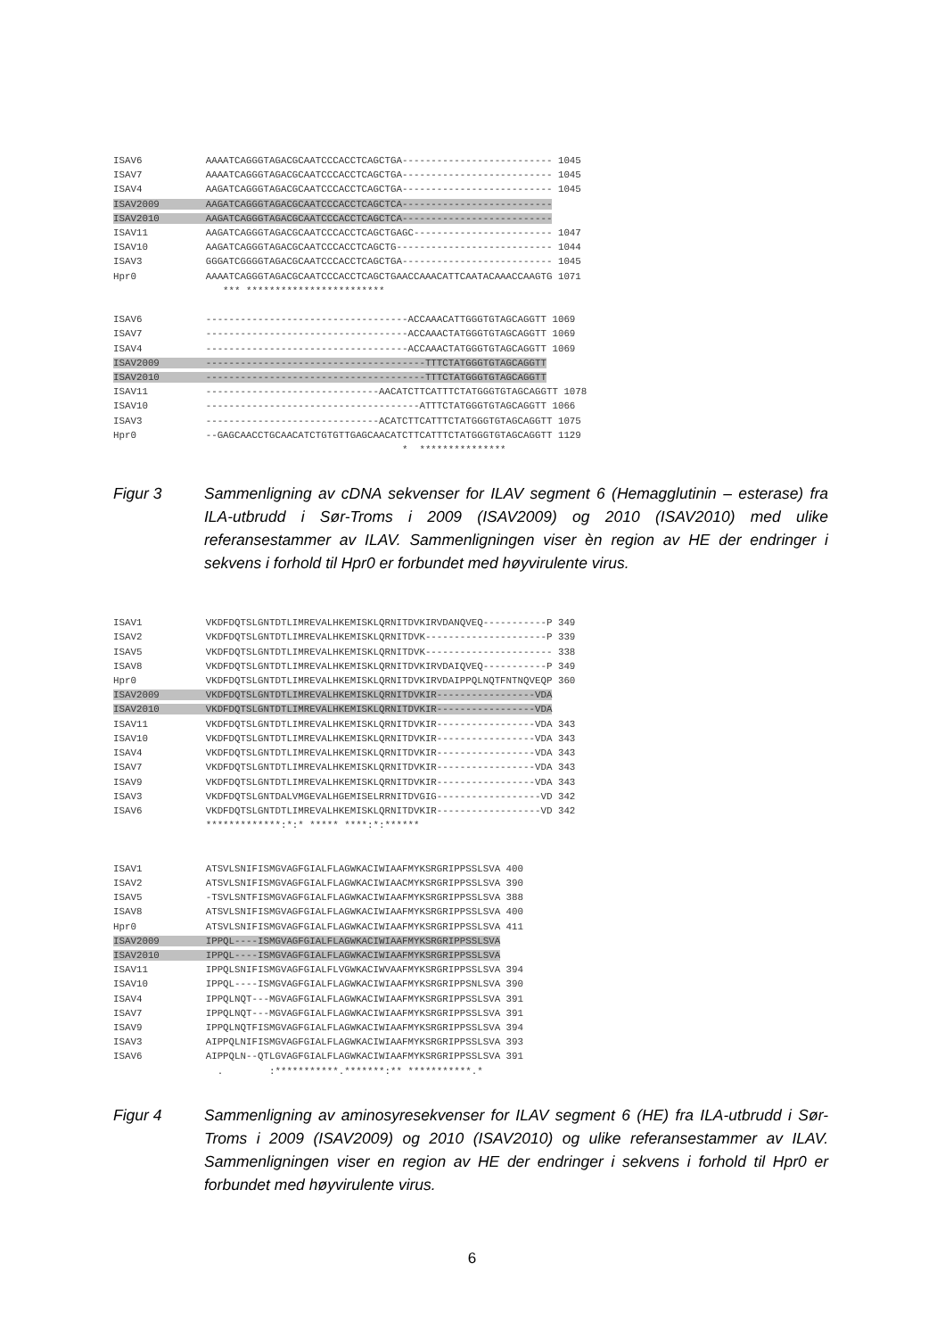ISAV6           AAAATCAGGGTAGACGCAATCCCACCTCAGCTGA-------------------------- 1045
ISAV7           AAAATCAGGGTAGACGCAATCCCACCTCAGCTGA-------------------------- 1045
ISAV4           AAGATCAGGGTAGACGCAATCCCACCTCAGCTGA-------------------------- 1045
ISAV2009        AAGATCAGGGTAGACGCAATCCCACCTCAGCTCA--------------------------
ISAV2010        AAGATCAGGGTAGACGCAATCCCACCTCAGCTCA--------------------------
ISAV11          AAGATCAGGGTAGACGCAATCCCACCTCAGCTGAGC------------------------ 1047
ISAV10          AAGATCAGGGTAGACGCAATCCCACCTCAGCTG--------------------------- 1044
ISAV3           GGGATCGGGGTAGACGCAATCCCACCTCAGCTGA-------------------------- 1045
Hpr0            AAAATCAGGGTAGACGCAATCCCACCTCAGCTGAACCAAACATTCAATACAAACCAAGTG 1071
                   *** ************************

ISAV6           -----------------------------------ACCAAACATTGGGTGTAGCAGGTT 1069
ISAV7           -----------------------------------ACCAAACTATGGGTGTAGCAGGTT 1069
ISAV4           -----------------------------------ACCAAACTATGGGTGTAGCAGGTT 1069
ISAV2009        --------------------------------------TTTCTATGGGTGTAGCAGGTT
ISAV2010        --------------------------------------TTTCTATGGGTGTAGCAGGTT
ISAV11          ------------------------------AACATCTTCATTTCTATGGGTGTAGCAGGTT 1078
ISAV10          -------------------------------------ATTTCTATGGGTGTAGCAGGTT 1066
ISAV3           ------------------------------ACATCTTCATTTCTATGGGTGTAGCAGGTT 1075
Hpr0            --GAGCAACCTGCAACATCTGTGTTGAGCAACATCTTCATTTCTATGGGTGTAGCAGGTT 1129
                                                  *  ***************
Figur 3 Sammenligning av cDNA sekvenser for ILAV segment 6 (Hemagglutinin – esterase) fra ILA-utbrudd i Sør-Troms i 2009 (ISAV2009) og 2010 (ISAV2010) med ulike referansestammer av ILAV. Sammenligningen viser èn region av HE der endringer i sekvens i forhold til Hpr0 er forbundet med høyvirulente virus.
ISAV1           VKDFDQTSLGNTDTLIMREVALHKEMISKLQRNITDVKIRVDANQVEQ-----------P 349
ISAV2           VKDFDQTSLGNTDTLIMREVALHKEMISKLQRNITDVK---------------------P 339
ISAV5           VKDFDQTSLGNTDTLIMREVALHKEMISKLQRNITDVK---------------------- 338
ISAV8           VKDFDQTSLGNTDTLIMREVALHKEMISKLQRNITDVKIRVDAIQVEQ-----------P 349
Hpr0            VKDFDQTSLGNTDTLIMREVALHKEMISKLQRNITDVKIRVDAIPPQLNQTFNTNQVEQP 360
ISAV2009        VKDFDQTSLGNTDTLIMREVALHKEMISKLQRNITDVKIR-----------------VDA
ISAV2010        VKDFDQTSLGNTDTLIMREVALHKEMISKLQRNITDVKIR-----------------VDA
ISAV11          VKDFDQTSLGNTDTLIMREVALHKEMISKLQRNITDVKIR-----------------VDA 343
ISAV10          VKDFDQTSLGNTDTLIMREVALHKEMISKLQRNITDVKIR-----------------VDA 343
ISAV4           VKDFDQTSLGNTDTLIMREVALHKEMISKLQRNITDVKIR-----------------VDA 343
ISAV7           VKDFDQTSLGNTDTLIMREVALHKEMISKLQRNITDVKIR-----------------VDA 343
ISAV9           VKDFDQTSLGNTDTLIMREVALHKEMISKLQRNITDVKIR-----------------VDA 343
ISAV3           VKDFDQTSLGNTDALVMGEVALHGEMISELRRNITDVGIG------------------VD 342
ISAV6           VKDFDQTSLGNTDTLIMREVALHKEMISKLQRNITDVKIR------------------VD 342
                *************:*:* ***** ****:*:******


ISAV1           ATSVLSNIFISMGVAGFGIALFLAGWKACIWIAAFMYKSRGRIPPSSLSVA 400
ISAV2           ATSVLSNIFISMGVAGFGIALFLAGWKACIWIAACMYKSRGRIPPSSLSVA 390
ISAV5           -TSVLSNTFISMGVAGFGIALFLAGWKACIWIAAFMYKSRGRIPPSSLSVA 388
ISAV8           ATSVLSNIFISMGVAGFGIALFLAGWKACIWIAAFMYKSRGRIPPSSLSVA 400
Hpr0            ATSVLSNIFISMGVAGFGIALFLAGWKACIWIAAFMYKSRGRIPPSSLSVA 411
ISAV2009        IPPQL----ISMGVAGFGIALFLAGWKACIWIAAFMYKSRGRIPPSSLSVA
ISAV2010        IPPQL----ISMGVAGFGIALFLAGWKACIWIAAFMYKSRGRIPPSSLSVA
ISAV11          IPPQLSNIFISMGVAGFGIALFLVGWKACIWVAAFMYKSRGRIPPSSLSVA 394
ISAV10          IPPQL----ISMGVAGFGIALFLAGWKACIWIAAFMYKSRGRIPPSNLSVA 390
ISAV4           IPPQLNQT---MGVAGFGIALFLAGWKACIWIAAFMYKSRGRIPPSSLSVA 391
ISAV7           IPPQLNQT---MGVAGFGIALFLAGWKACIWIAAFMYKSRGRIPPSSLSVA 391
ISAV9           IPPQLNQTFISMGVAGFGIALFLAGWKACIWIAAFMYKSRGRIPPSSLSVA 394
ISAV3           AIPPQLNIFISMGVAGFGIALFLAGWKACIWIAAFMYKSRGRIPPSSLSVA 393
ISAV6           AIPPQLN--QTLGVAGFGIALFLAGWKACIWIAAFMYKSRGRIPPSSLSVA 391
                  .        :***********.*******:** ***********.*
Figur 4 Sammenligning av aminosyresekvenser for ILAV segment 6 (HE) fra ILA-utbrudd i Sør-Troms i 2009 (ISAV2009) og 2010 (ISAV2010) og ulike referansestammer av ILAV. Sammenligningen viser en region av HE der endringer i sekvens i forhold til Hpr0 er forbundet med høyvirulente virus.
6